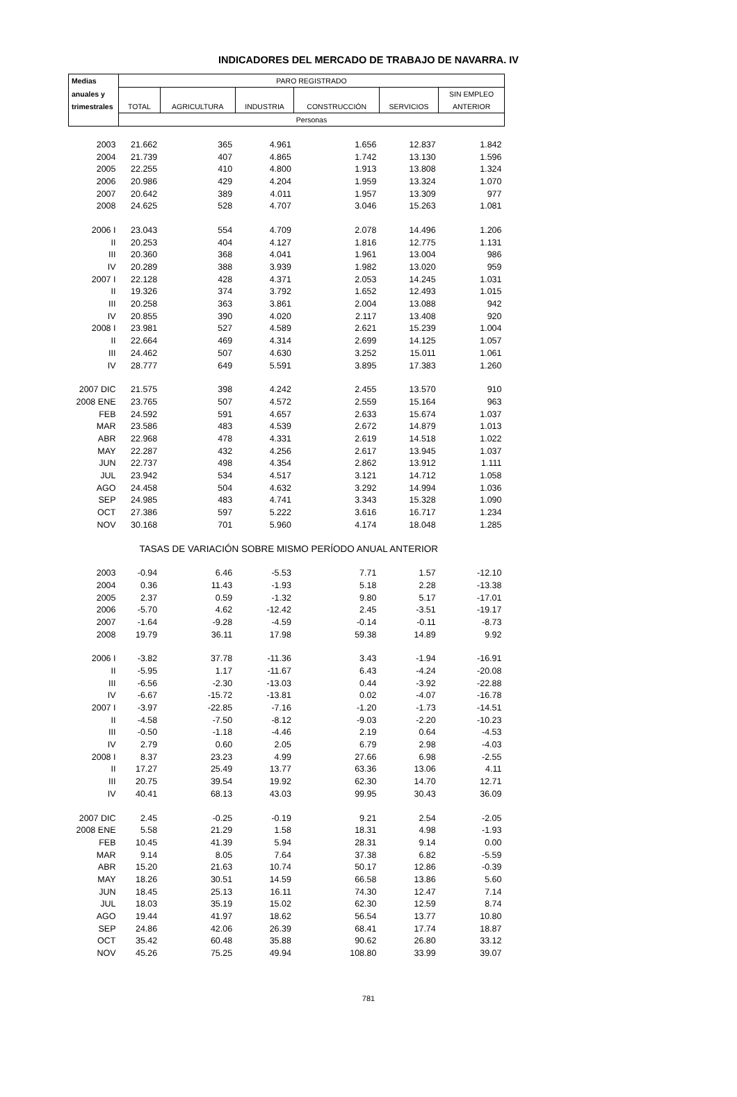INDICADORES DEL MERCADO DE TRABAJO DE NAVARRA. IV
| Medias | PARO REGISTRADO | | | | | |
| --- | --- | --- | --- | --- | --- | --- |
| anuales y | | | | | | SIN EMPLEO |
| trimestrales | TOTAL | AGRICULTURA | INDUSTRIA | CONSTRUCCIÓN | SERVICIOS | ANTERIOR |
| | Personas | | | | | |
| 2003 | 21.662 | 365 | 4.961 | 1.656 | 12.837 | 1.842 |
| 2004 | 21.739 | 407 | 4.865 | 1.742 | 13.130 | 1.596 |
| 2005 | 22.255 | 410 | 4.800 | 1.913 | 13.808 | 1.324 |
| 2006 | 20.986 | 429 | 4.204 | 1.959 | 13.324 | 1.070 |
| 2007 | 20.642 | 389 | 4.011 | 1.957 | 13.309 | 977 |
| 2008 | 24.625 | 528 | 4.707 | 3.046 | 15.263 | 1.081 |
| 2006 I | 23.043 | 554 | 4.709 | 2.078 | 14.496 | 1.206 |
| II | 20.253 | 404 | 4.127 | 1.816 | 12.775 | 1.131 |
| III | 20.360 | 368 | 4.041 | 1.961 | 13.004 | 986 |
| IV | 20.289 | 388 | 3.939 | 1.982 | 13.020 | 959 |
| 2007 I | 22.128 | 428 | 4.371 | 2.053 | 14.245 | 1.031 |
| II | 19.326 | 374 | 3.792 | 1.652 | 12.493 | 1.015 |
| III | 20.258 | 363 | 3.861 | 2.004 | 13.088 | 942 |
| IV | 20.855 | 390 | 4.020 | 2.117 | 13.408 | 920 |
| 2008 I | 23.981 | 527 | 4.589 | 2.621 | 15.239 | 1.004 |
| II | 22.664 | 469 | 4.314 | 2.699 | 14.125 | 1.057 |
| III | 24.462 | 507 | 4.630 | 3.252 | 15.011 | 1.061 |
| IV | 28.777 | 649 | 5.591 | 3.895 | 17.383 | 1.260 |
| 2007 DIC | 21.575 | 398 | 4.242 | 2.455 | 13.570 | 910 |
| 2008 ENE | 23.765 | 507 | 4.572 | 2.559 | 15.164 | 963 |
| FEB | 24.592 | 591 | 4.657 | 2.633 | 15.674 | 1.037 |
| MAR | 23.586 | 483 | 4.539 | 2.672 | 14.879 | 1.013 |
| ABR | 22.968 | 478 | 4.331 | 2.619 | 14.518 | 1.022 |
| MAY | 22.287 | 432 | 4.256 | 2.617 | 13.945 | 1.037 |
| JUN | 22.737 | 498 | 4.354 | 2.862 | 13.912 | 1.111 |
| JUL | 23.942 | 534 | 4.517 | 3.121 | 14.712 | 1.058 |
| AGO | 24.458 | 504 | 4.632 | 3.292 | 14.994 | 1.036 |
| SEP | 24.985 | 483 | 4.741 | 3.343 | 15.328 | 1.090 |
| OCT | 27.386 | 597 | 5.222 | 3.616 | 16.717 | 1.234 |
| NOV | 30.168 | 701 | 5.960 | 4.174 | 18.048 | 1.285 |
| | TASAS DE VARIACIÓN SOBRE MISMO PERÍODO ANUAL ANTERIOR | | | | | |
| 2003 | -0.94 | 6.46 | -5.53 | 7.71 | 1.57 | -12.10 |
| 2004 | 0.36 | 11.43 | -1.93 | 5.18 | 2.28 | -13.38 |
| 2005 | 2.37 | 0.59 | -1.32 | 9.80 | 5.17 | -17.01 |
| 2006 | -5.70 | 4.62 | -12.42 | 2.45 | -3.51 | -19.17 |
| 2007 | -1.64 | -9.28 | -4.59 | -0.14 | -0.11 | -8.73 |
| 2008 | 19.79 | 36.11 | 17.98 | 59.38 | 14.89 | 9.92 |
| 2006 I | -3.82 | 37.78 | -11.36 | 3.43 | -1.94 | -16.91 |
| II | -5.95 | 1.17 | -11.67 | 6.43 | -4.24 | -20.08 |
| III | -6.56 | -2.30 | -13.03 | 0.44 | -3.92 | -22.88 |
| IV | -6.67 | -15.72 | -13.81 | 0.02 | -4.07 | -16.78 |
| 2007 I | -3.97 | -22.85 | -7.16 | -1.20 | -1.73 | -14.51 |
| II | -4.58 | -7.50 | -8.12 | -9.03 | -2.20 | -10.23 |
| III | -0.50 | -1.18 | -4.46 | 2.19 | 0.64 | -4.53 |
| IV | 2.79 | 0.60 | 2.05 | 6.79 | 2.98 | -4.03 |
| 2008 I | 8.37 | 23.23 | 4.99 | 27.66 | 6.98 | -2.55 |
| II | 17.27 | 25.49 | 13.77 | 63.36 | 13.06 | 4.11 |
| III | 20.75 | 39.54 | 19.92 | 62.30 | 14.70 | 12.71 |
| IV | 40.41 | 68.13 | 43.03 | 99.95 | 30.43 | 36.09 |
| 2007 DIC | 2.45 | -0.25 | -0.19 | 9.21 | 2.54 | -2.05 |
| 2008 ENE | 5.58 | 21.29 | 1.58 | 18.31 | 4.98 | -1.93 |
| FEB | 10.45 | 41.39 | 5.94 | 28.31 | 9.14 | 0.00 |
| MAR | 9.14 | 8.05 | 7.64 | 37.38 | 6.82 | -5.59 |
| ABR | 15.20 | 21.63 | 10.74 | 50.17 | 12.86 | -0.39 |
| MAY | 18.26 | 30.51 | 14.59 | 66.58 | 13.86 | 5.60 |
| JUN | 18.45 | 25.13 | 16.11 | 74.30 | 12.47 | 7.14 |
| JUL | 18.03 | 35.19 | 15.02 | 62.30 | 12.59 | 8.74 |
| AGO | 19.44 | 41.97 | 18.62 | 56.54 | 13.77 | 10.80 |
| SEP | 24.86 | 42.06 | 26.39 | 68.41 | 17.74 | 18.87 |
| OCT | 35.42 | 60.48 | 35.88 | 90.62 | 26.80 | 33.12 |
| NOV | 45.26 | 75.25 | 49.94 | 108.80 | 33.99 | 39.07 |
781